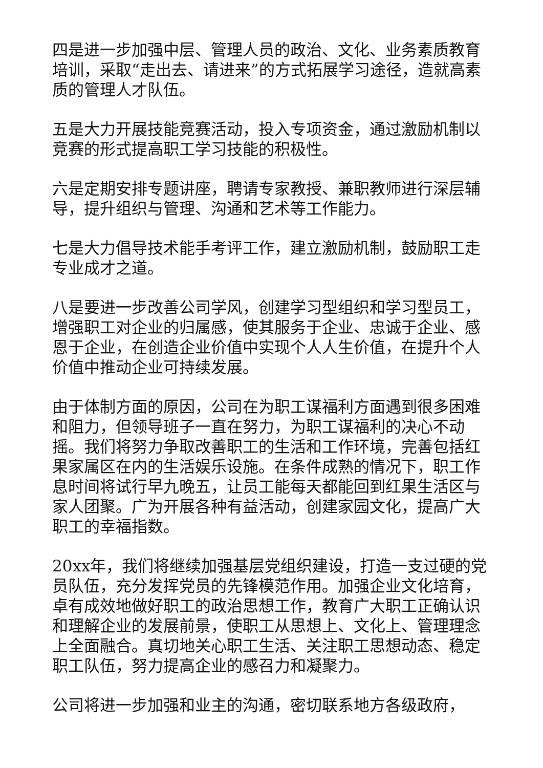四是进一步加强中层、管理人员的政治、文化、业务素质教育培训，采取“走出去、请进来”的方式拓展学习途径，造就高素质的管理人才队伍。
五是大力开展技能竞赛活动，投入专项资金，通过激励机制以竞赛的形式提高职工学习技能的积极性。
六是定期安排专题讲座，聘请专家教授、兼职教师进行深层辅导，提升组织与管理、沟通和艺术等工作能力。
七是大力倡导技术能手考评工作，建立激励机制，鼓励职工走专业成才之道。
八是要进一步改善公司学风，创建学习型组织和学习型员工，增强职工对企业的归属感，使其服务于企业、忠诚于企业、感恩于企业，在创造企业价值中实现个人人生价值，在提升个人价值中推动企业可持续发展。
由于体制方面的原因，公司在为职工谋福利方面遇到很多困难和阻力，但领导班子一直在努力，为职工谋福利的决心不动摇。我们将努力争取改善职工的生活和工作环境，完善包括红果家属区在内的生活娱乐设施。在条件成熟的情况下，职工作息时间将试行早九晚五，让员工能每天都能回到红果生活区与家人团聚。广为开展各种有益活动，创建家园文化，提高广大职工的幸福指数。
20xx年，我们将继续加强基层党组织建设，打造一支过硬的党员队伍，充分发挥党员的先锋模范作用。加强企业文化培育，卓有成效地做好职工的政治思想工作，教育广大职工正确认识和理解企业的发展前景，使职工从思想上、文化上、管理理念上全面融合。真切地关心职工生活、关注职工思想动态、稳定职工队伍，努力提高企业的感召力和凝聚力。
公司将进一步加强和业主的沟通，密切联系地方各级政府，